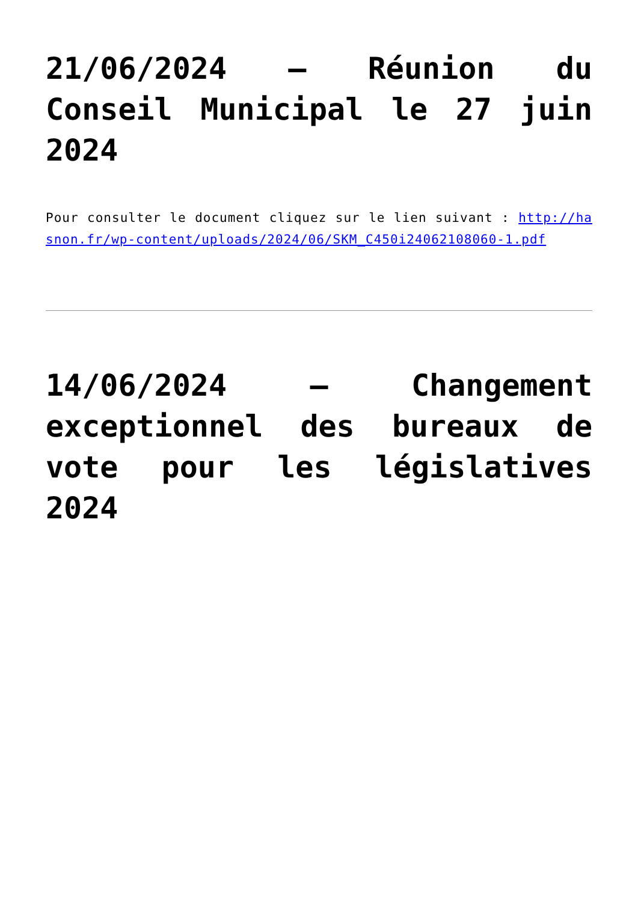21/06/2024 – Réunion du Conseil Municipal le 27 juin 2024
Pour consulter le document cliquez sur le lien suivant : http://hasnon.fr/wp-content/uploads/2024/06/SKM_C450i24062108060-1.pdf
14/06/2024 – Changement exceptionnel des bureaux de vote pour les législatives 2024